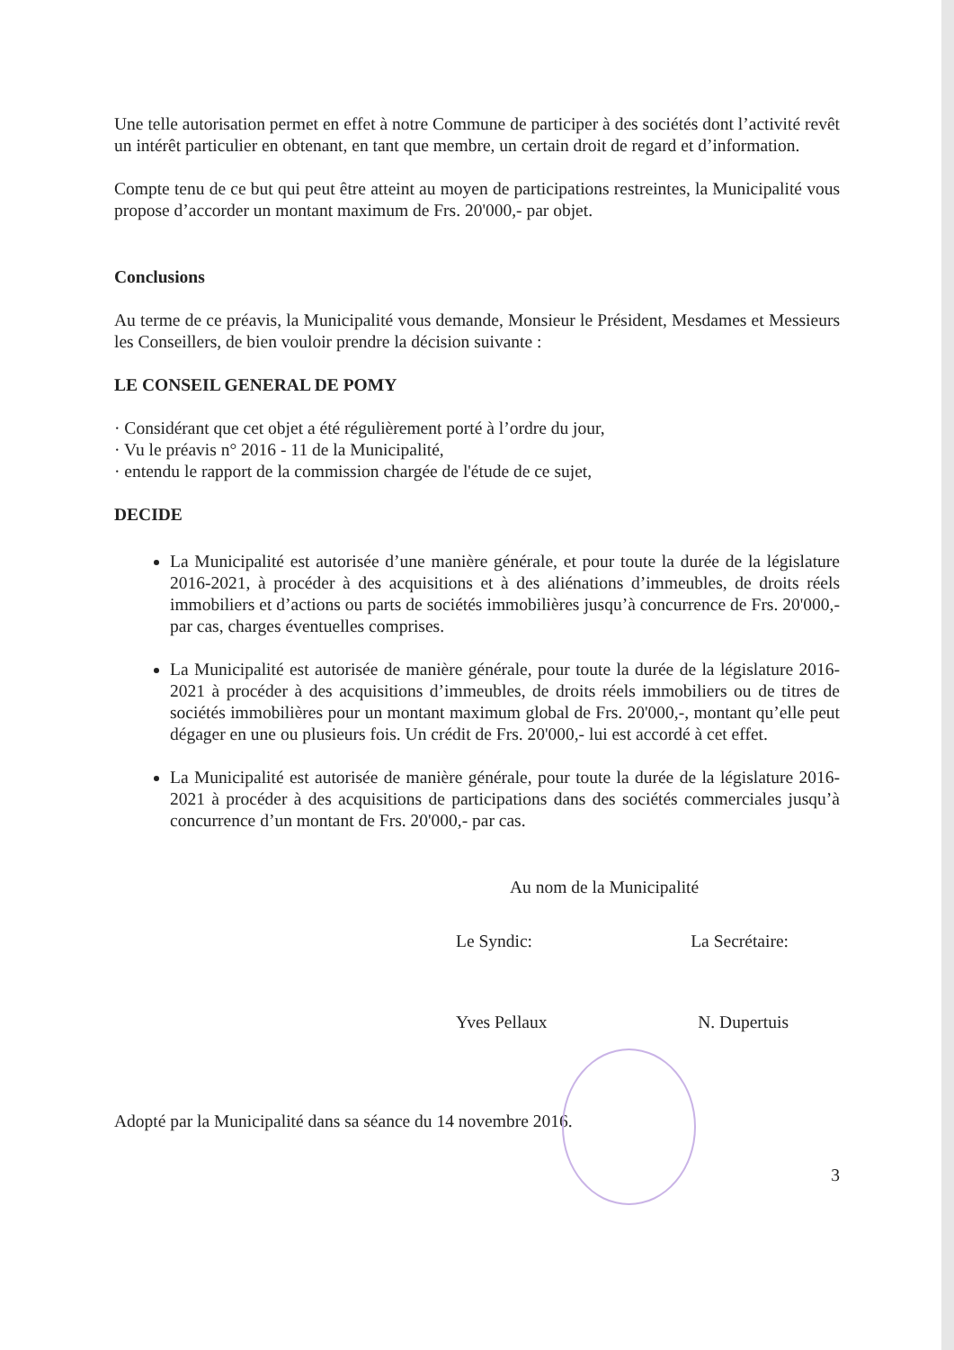Une telle autorisation permet en effet à notre Commune de participer à des sociétés dont l’activité revêt un intérêt particulier en obtenant, en tant que membre, un certain droit de regard et d’information.
Compte tenu de ce but qui peut être atteint au moyen de participations restreintes, la Municipalité vous propose d’accorder un montant maximum de Frs. 20'000,- par objet.
Conclusions
Au terme de ce préavis, la Municipalité vous demande, Monsieur le Président, Mesdames et Messieurs les Conseillers, de bien vouloir prendre la décision suivante :
LE CONSEIL GENERAL DE POMY
· Considérant que cet objet a été régulièrement porté à l’ordre du jour,
· Vu le préavis n° 2016 - 11 de la Municipalité,
· entendu le rapport de la commission chargée de l'étude de ce sujet,
DECIDE
La Municipalité est autorisée d’une manière générale, et pour toute la durée de la législature 2016-2021, à procéder à des acquisitions et à des aliénations d’immeubles, de droits réels immobiliers et d’actions ou parts de sociétés immobilières jusqu’à concurrence de Frs. 20'000,- par cas, charges éventuelles comprises.
La Municipalité est autorisée de manière générale, pour toute la durée de la législature 2016-2021 à procéder à des acquisitions d’immeubles, de droits réels immobiliers ou de titres de sociétés immobilières pour un montant maximum global de Frs. 20'000,-, montant qu’elle peut dégager en une ou plusieurs fois. Un crédit de Frs. 20'000,- lui est accordé à cet effet.
La Municipalité est autorisée de manière générale, pour toute la durée de la législature 2016-2021 à procéder à des acquisitions de participations dans des sociétés commerciales jusqu’à concurrence d’un montant de Frs. 20'000,- par cas.
Au nom de la Municipalité
Le Syndic: La Secrétaire:
Yves Pellaux N. Dupertuis
Adopté par la Municipalité dans sa séance du 14 novembre 2016.
3